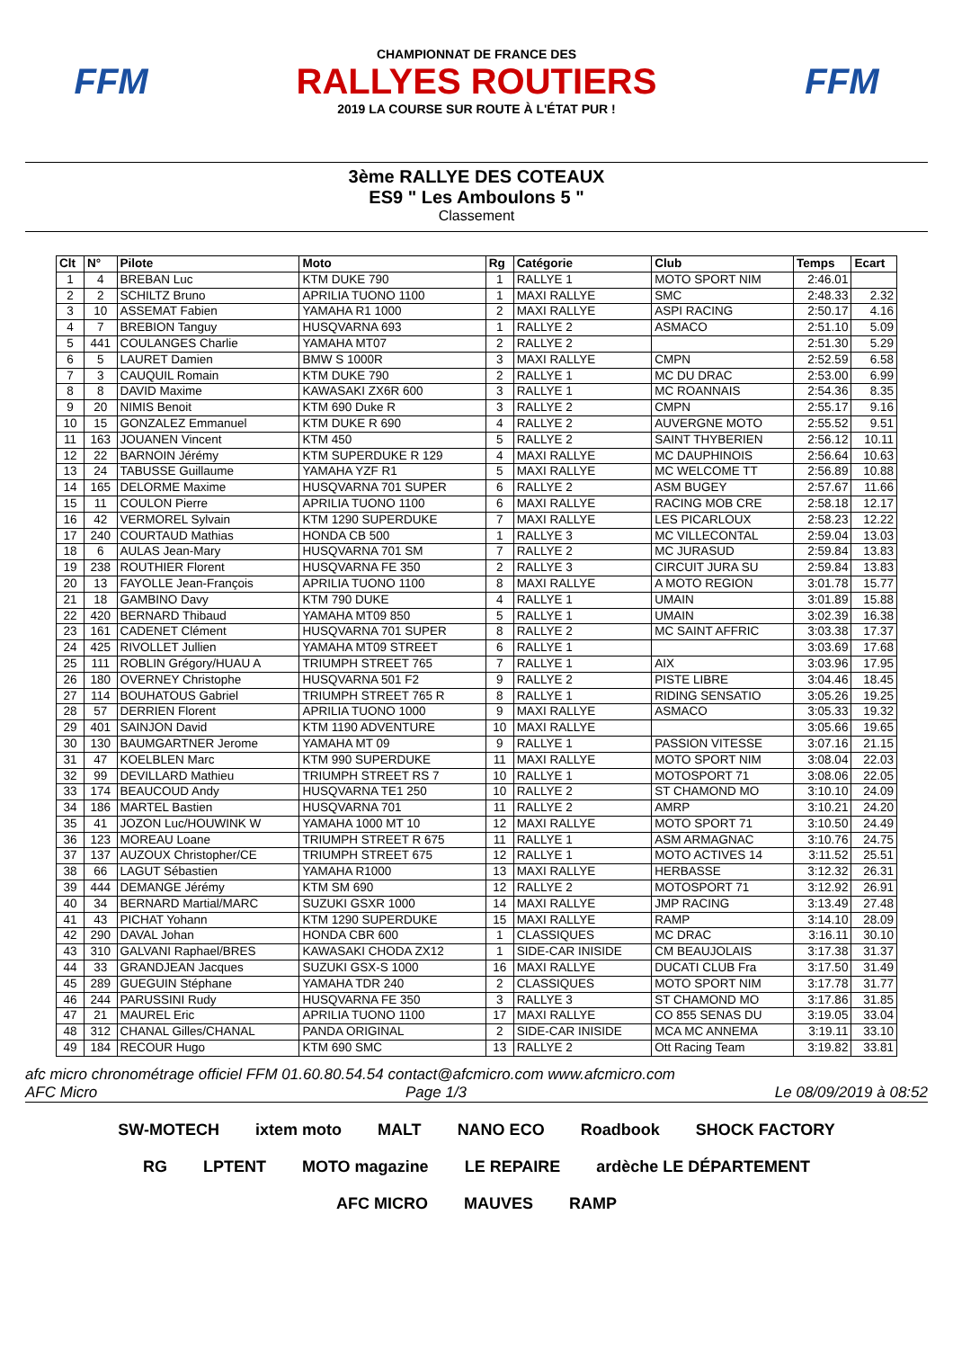FFM
CHAMPIONNAT DE FRANCE DES
RALLYES ROUTIERS
2019 LA COURSE SUR ROUTE À L'ÉTAT PUR !
FFM
3ème RALLYE DES COTEAUX
ES9 " Les Amboulons 5 "
Classement
| Clt | N° | Pilote | Moto | Rg | Catégorie | Club | Temps | Ecart |
| --- | --- | --- | --- | --- | --- | --- | --- | --- |
| 1 | 4 | BREBAN Luc | KTM DUKE 790 | 1 | RALLYE 1 | MOTO SPORT NIM | 2:46.01 | |
| 2 | 2 | SCHILTZ Bruno | APRILIA TUONO 1100 | 1 | MAXI RALLYE | SMC | 2:48.33 | 2.32 |
| 3 | 10 | ASSEMAT Fabien | YAMAHA R1 1000 | 2 | MAXI RALLYE | ASPI RACING | 2:50.17 | 4.16 |
| 4 | 7 | BREBION Tanguy | HUSQVARNA 693 | 1 | RALLYE 2 | ASMACO | 2:51.10 | 5.09 |
| 5 | 441 | COULANGES Charlie | YAMAHA MT07 | 2 | RALLYE 2 | | 2:51.30 | 5.29 |
| 6 | 5 | LAURET Damien | BMW S 1000R | 3 | MAXI RALLYE | CMPN | 2:52.59 | 6.58 |
| 7 | 3 | CAUQUIL Romain | KTM DUKE 790 | 2 | RALLYE 1 | MC DU DRAC | 2:53.00 | 6.99 |
| 8 | 8 | DAVID Maxime | KAWASAKI ZX6R 600 | 3 | RALLYE 1 | MC ROANNAIS | 2:54.36 | 8.35 |
| 9 | 20 | NIMIS Benoit | KTM 690 Duke R | 3 | RALLYE 2 | CMPN | 2:55.17 | 9.16 |
| 10 | 15 | GONZALEZ Emmanuel | KTM DUKE R 690 | 4 | RALLYE 2 | AUVERGNE MOTO | 2:55.52 | 9.51 |
| 11 | 163 | JOUANEN Vincent | KTM 450 | 5 | RALLYE 2 | SAINT THYBERIEN | 2:56.12 | 10.11 |
| 12 | 22 | BARNOIN Jérémy | KTM SUPERDUKE R 129 | 4 | MAXI RALLYE | MC DAUPHINOIS | 2:56.64 | 10.63 |
| 13 | 24 | TABUSSE Guillaume | YAMAHA YZF R1 | 5 | MAXI RALLYE | MC WELCOME TT | 2:56.89 | 10.88 |
| 14 | 165 | DELORME Maxime | HUSQVARNA 701 SUPER | 6 | RALLYE 2 | ASM BUGEY | 2:57.67 | 11.66 |
| 15 | 11 | COULON Pierre | APRILIA TUONO 1100 | 6 | MAXI RALLYE | RACING MOB CRE | 2:58.18 | 12.17 |
| 16 | 42 | VERMOREL Sylvain | KTM 1290 SUPERDUKE | 7 | MAXI RALLYE | LES PICARLOUX | 2:58.23 | 12.22 |
| 17 | 240 | COURTAUD Mathias | HONDA CB 500 | 1 | RALLYE 3 | MC VILLECONTAL | 2:59.04 | 13.03 |
| 18 | 6 | AULAS Jean-Mary | HUSQVARNA 701 SM | 7 | RALLYE 2 | MC JURASUD | 2:59.84 | 13.83 |
| 19 | 238 | ROUTHIER Florent | HUSQVARNA FE 350 | 2 | RALLYE 3 | CIRCUIT JURA SU | 2:59.84 | 13.83 |
| 20 | 13 | FAYOLLE Jean-François | APRILIA TUONO 1100 | 8 | MAXI RALLYE | A MOTO REGION | 3:01.78 | 15.77 |
| 21 | 18 | GAMBINO Davy | KTM 790 DUKE | 4 | RALLYE 1 | UMAIN | 3:01.89 | 15.88 |
| 22 | 420 | BERNARD Thibaud | YAMAHA MT09 850 | 5 | RALLYE 1 | UMAIN | 3:02.39 | 16.38 |
| 23 | 161 | CADENET Clément | HUSQVARNA 701 SUPER | 8 | RALLYE 2 | MC SAINT AFFRIC | 3:03.38 | 17.37 |
| 24 | 425 | RIVOLLET Jullien | YAMAHA MT09 STREET | 6 | RALLYE 1 | | 3:03.69 | 17.68 |
| 25 | 111 | ROBLIN Grégory/HUAU A | TRIUMPH STREET 765 | 7 | RALLYE 1 | AIX | 3:03.96 | 17.95 |
| 26 | 180 | OVERNEY Christophe | HUSQVARNA 501 F2 | 9 | RALLYE 2 | PISTE LIBRE | 3:04.46 | 18.45 |
| 27 | 114 | BOUHATOUS Gabriel | TRIUMPH STREET 765 R | 8 | RALLYE 1 | RIDING SENSATIO | 3:05.26 | 19.25 |
| 28 | 57 | DERRIEN Florent | APRILIA TUONO 1000 | 9 | MAXI RALLYE | ASMACO | 3:05.33 | 19.32 |
| 29 | 401 | SAINJON David | KTM 1190 ADVENTURE | 10 | MAXI RALLYE | | 3:05.66 | 19.65 |
| 30 | 130 | BAUMGARTNER Jerome | YAMAHA MT 09 | 9 | RALLYE 1 | PASSION VITESSE | 3:07.16 | 21.15 |
| 31 | 47 | KOELBLEN Marc | KTM 990 SUPERDUKE | 11 | MAXI RALLYE | MOTO SPORT NIM | 3:08.04 | 22.03 |
| 32 | 99 | DEVILLARD Mathieu | TRIUMPH STREET RS 7 | 10 | RALLYE 1 | MOTOSPORT 71 | 3:08.06 | 22.05 |
| 33 | 174 | BEAUCOUD Andy | HUSQVARNA TE1 250 | 10 | RALLYE 2 | ST CHAMOND MO | 3:10.10 | 24.09 |
| 34 | 186 | MARTEL Bastien | HUSQVARNA 701 | 11 | RALLYE 2 | AMRP | 3:10.21 | 24.20 |
| 35 | 41 | JOZON Luc/HOUWINK W | YAMAHA 1000 MT 10 | 12 | MAXI RALLYE | MOTO SPORT 71 | 3:10.50 | 24.49 |
| 36 | 123 | MOREAU Loane | TRIUMPH STREET R 675 | 11 | RALLYE 1 | ASM ARMAGNAC | 3:10.76 | 24.75 |
| 37 | 137 | AUZOUX Christopher/CE | TRIUMPH STREET 675 | 12 | RALLYE 1 | MOTO ACTIVES 14 | 3:11.52 | 25.51 |
| 38 | 66 | LAGUT Sébastien | YAMAHA R1000 | 13 | MAXI RALLYE | HERBASSE | 3:12.32 | 26.31 |
| 39 | 444 | DEMANGE Jérémy | KTM SM 690 | 12 | RALLYE 2 | MOTOSPORT 71 | 3:12.92 | 26.91 |
| 40 | 34 | BERNARD Martial/MARC | SUZUKI GSXR 1000 | 14 | MAXI RALLYE | JMP RACING | 3:13.49 | 27.48 |
| 41 | 43 | PICHAT Yohann | KTM 1290 SUPERDUKE | 15 | MAXI RALLYE | RAMP | 3:14.10 | 28.09 |
| 42 | 290 | DAVAL Johan | HONDA CBR 600 | 1 | CLASSIQUES | MC DRAC | 3:16.11 | 30.10 |
| 43 | 310 | GALVANI Raphael/BRES | KAWASAKI CHODA ZX12 | 1 | SIDE-CAR INISIDE | CM BEAUJOLAIS | 3:17.38 | 31.37 |
| 44 | 33 | GRANDJEAN Jacques | SUZUKI GSX-S 1000 | 16 | MAXI RALLYE | DUCATI CLUB Fra | 3:17.50 | 31.49 |
| 45 | 289 | GUEGUIN Stéphane | YAMAHA TDR 240 | 2 | CLASSIQUES | MOTO SPORT NIM | 3:17.78 | 31.77 |
| 46 | 244 | PARUSSINI Rudy | HUSQVARNA FE 350 | 3 | RALLYE 3 | ST CHAMOND MO | 3:17.86 | 31.85 |
| 47 | 21 | MAUREL Eric | APRILIA TUONO 1100 | 17 | MAXI RALLYE | CO 855 SENAS DU | 3:19.05 | 33.04 |
| 48 | 312 | CHANAL Gilles/CHANAL | PANDA ORIGINAL | 2 | SIDE-CAR INISIDE | MCA MC ANNEMA | 3:19.11 | 33.10 |
| 49 | 184 | RECOUR Hugo | KTM 690 SMC | 13 | RALLYE 2 | Ott Racing Team | 3:19.82 | 33.81 |
afc micro chronométrage officiel FFM 01.60.80.54.54 contact@afcmicro.com www.afcmicro.com
AFC Micro Page 1/3 Le 08/09/2019 à 08:52
SW-MOTECH ixtem moto MALT NANO ECO Roadbook SHOCK FACTORY RG LPTENT MOTO magazine LE REPAIRE ardèche LE DÉPARTEMENT AFC MICRO MAUVES RAMP